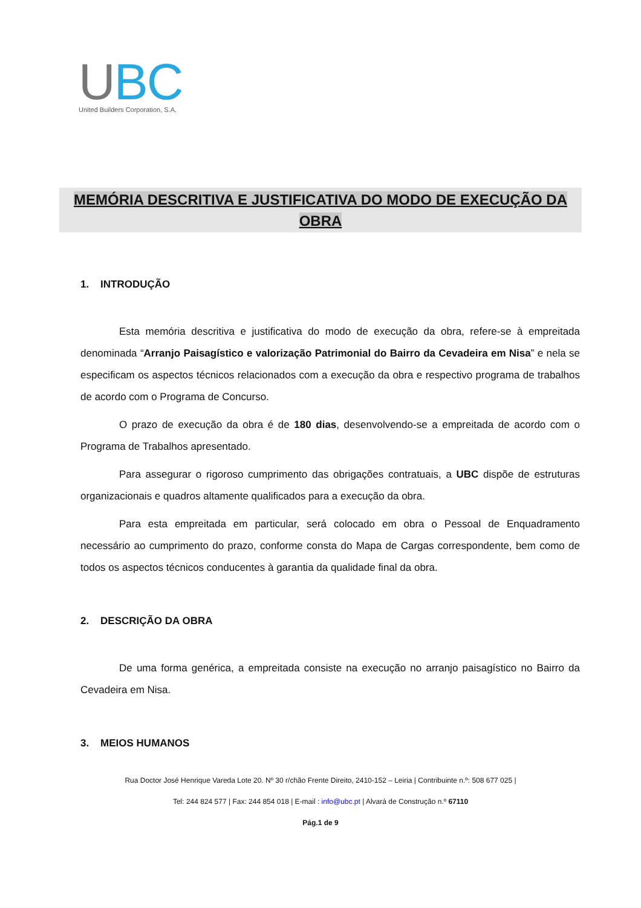UBC
United Builders Corporation, S.A.
MEMÓRIA DESCRITIVA E JUSTIFICATIVA DO MODO DE EXECUÇÃO DA
OBRA
1. INTRODUÇÃO
Esta memória descritiva e justificativa do modo de execução da obra, refere-se à empreitada denominada “Arranjo Paisagístico e valorização Patrimonial do Bairro da Cevadeira em Nisa” e nela se especificam os aspectos técnicos relacionados com a execução da obra e respectivo programa de trabalhos de acordo com o Programa de Concurso.
O prazo de execução da obra é de 180 dias, desenvolvendo-se a empreitada de acordo com o Programa de Trabalhos apresentado.
Para assegurar o rigoroso cumprimento das obrigações contratuais, a UBC dispõe de estruturas organizacionais e quadros altamente qualificados para a execução da obra.
Para esta empreitada em particular, será colocado em obra o Pessoal de Enquadramento necessário ao cumprimento do prazo, conforme consta do Mapa de Cargas correspondente, bem como de todos os aspectos técnicos conducentes à garantia da qualidade final da obra.
2. DESCRIÇÃO DA OBRA
De uma forma genérica, a empreitada consiste na execução no arranjo paisagístico no Bairro da Cevadeira em Nisa.
3. MEIOS HUMANOS
Rua Doctor José Henrique Vareda Lote 20. Nº 30 r/chão Frente Direito, 2410-152 – Leiria | Contribuinte n.º: 508 677 025 |
Tel: 244 824 577 | Fax: 244 854 018 | E-mail : info@ubc.pt | Alvará de Construção n.º 67110
Pág.1 de 9